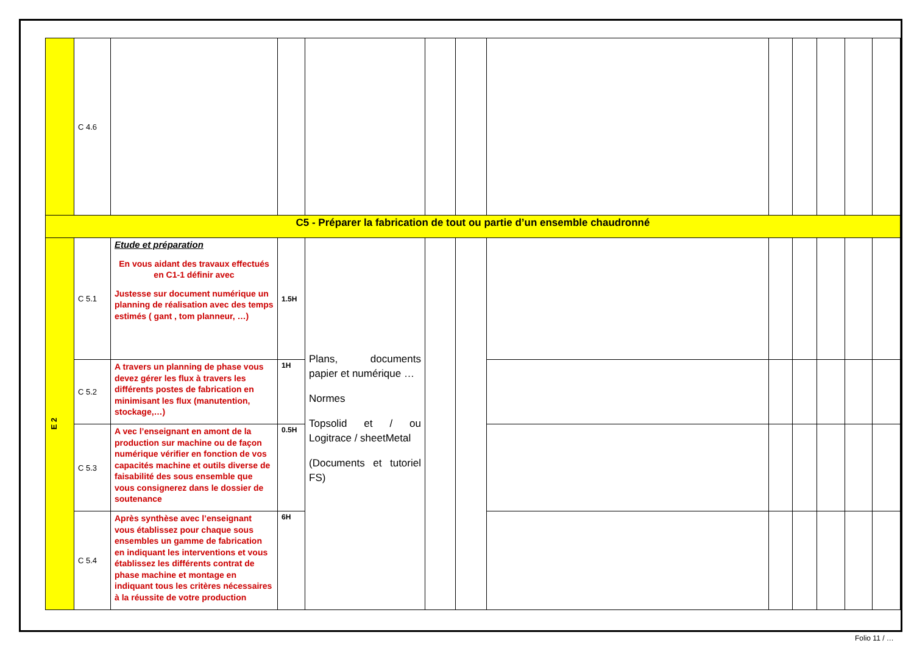| | C 4.6 | | | | | | | | | | | |
| C5 - Préparer la fabrication de tout ou partie d’un ensemble chaudronné | | | | | | | | | | | | |
| E 2 | C 5.1 | Etude et préparation En vous aidant des travaux effectués en C1-1 définir avec Justesse sur document numérique un planning de réalisation avec des temps estimés ( gant , tom planneur, …) | 1.5H | Plans, documents papier et numérique … Normes Topsolid et / ou Logitrace / sheetMetal (Documents et tutoriel FS) | | | | | | | | |
| | C 5.2 | A travers un planning de phase vous devez gérer les flux à travers les différents postes de fabrication en minimisant les flux (manutention, stockage,…) | 1H | | | | | | | | | |
| | C 5.3 | A vec l’enseignant en amont de la production sur machine ou de façon numérique vérifier en fonction de vos capacités machine et outils diverse de faisabilité des sous ensemble que vous consignerez dans le dossier de soutenance | 0.5H | | | | | | | | | |
| | C 5.4 | Après synthèse avec l’enseignant vous établissez pour chaque sous ensembles un gamme de fabrication en indiquant les interventions et vous établissez les différents contrat de phase machine et montage en indiquant tous les critères nécessaires à la réussite de votre production | 6H | | | | | | | | | |
Folio 11 / …